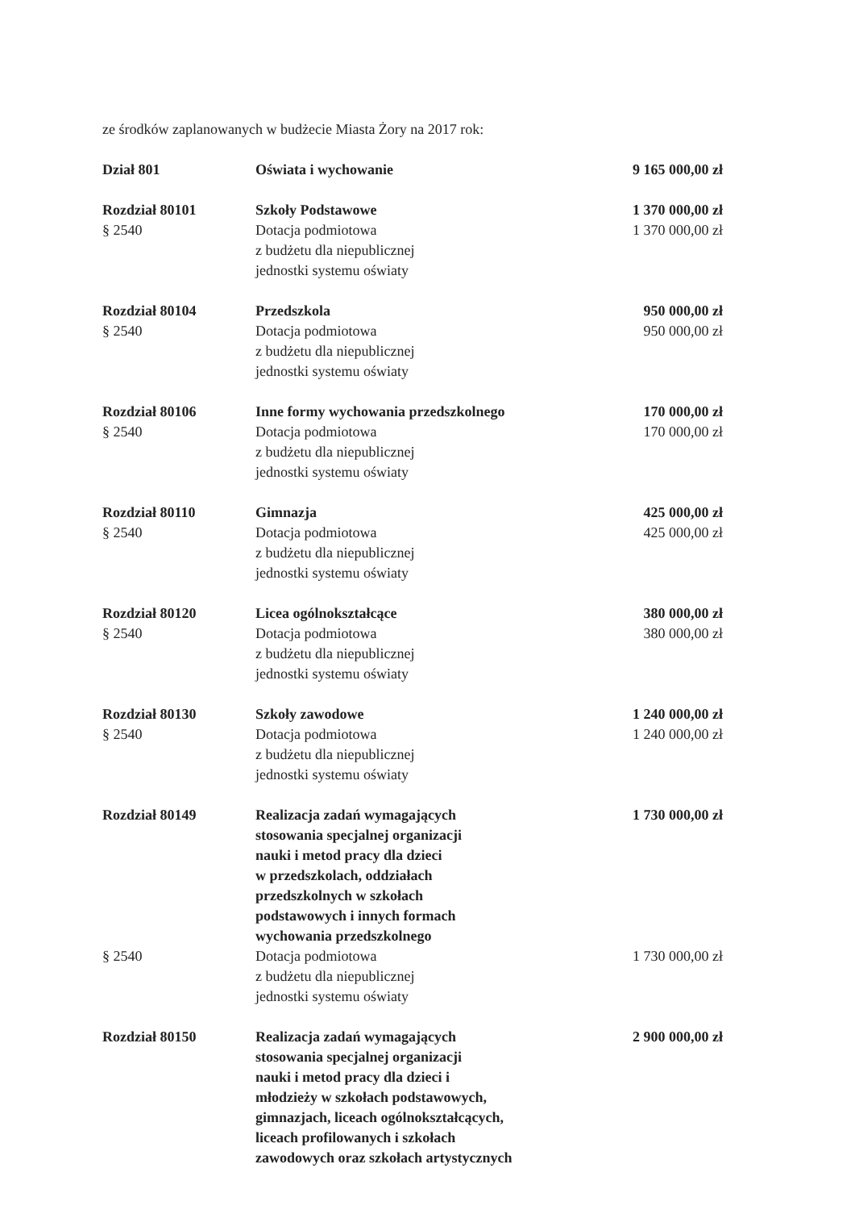ze środków zaplanowanych w budżecie Miasta Żory na 2017 rok:
| Dział 801 | Oświata i wychowanie | 9 165 000,00 zł |
| Rozdział 80101 § 2540 | Szkoły Podstawowe Dotacja podmiotowa z budżetu dla niepublicznej jednostki systemu oświaty | 1 370 000,00 zł 1 370 000,00 zł |
| Rozdział 80104 § 2540 | Przedszkola Dotacja podmiotowa z budżetu dla niepublicznej jednostki systemu oświaty | 950 000,00 zł 950 000,00 zł |
| Rozdział 80106 § 2540 | Inne formy wychowania przedszkolnego Dotacja podmiotowa z budżetu dla niepublicznej jednostki systemu oświaty | 170 000,00 zł 170 000,00 zł |
| Rozdział 80110 § 2540 | Gimnazja Dotacja podmiotowa z budżetu dla niepublicznej jednostki systemu oświaty | 425 000,00 zł 425 000,00 zł |
| Rozdział 80120 § 2540 | Licea ogólnokształcące Dotacja podmiotowa z budżetu dla niepublicznej jednostki systemu oświaty | 380 000,00 zł 380 000,00 zł |
| Rozdział 80130 § 2540 | Szkoły zawodowe Dotacja podmiotowa z budżetu dla niepublicznej jednostki systemu oświaty | 1 240 000,00 zł 1 240 000,00 zł |
| Rozdział 80149 | Realizacja zadań wymagających stosowania specjalnej organizacji nauki i metod pracy dla dzieci w przedszkolach, oddziałach przedszkolnych w szkołach podstawowych i innych formach wychowania przedszkolnego | 1 730 000,00 zł |
| § 2540 | Dotacja podmiotowa z budżetu dla niepublicznej jednostki systemu oświaty | 1 730 000,00 zł |
| Rozdział 80150 | Realizacja zadań wymagających stosowania specjalnej organizacji nauki i metod pracy dla dzieci i młodzieży w szkołach podstawowych, gimnazjach, liceach ogólnokształcących, liceach profilowanych i szkołach zawodowych oraz szkołach artystycznych | 2 900 000,00 zł |